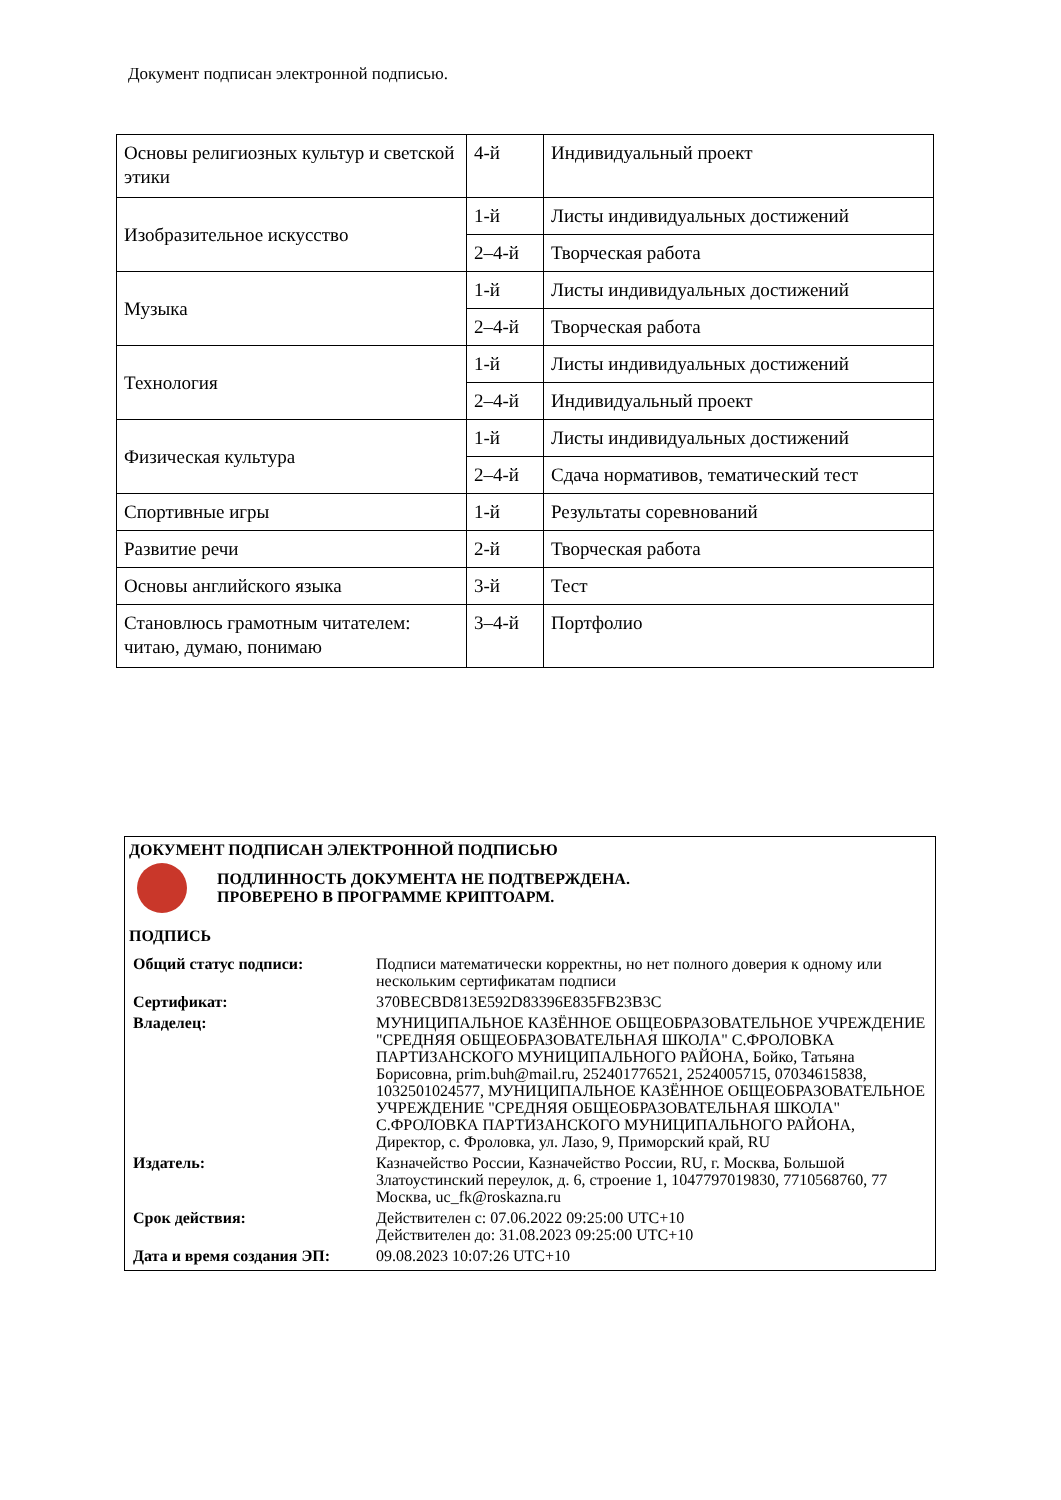Документ подписан электронной подписью.
| Основы религиозных культур и светской этики | 4-й | Индивидуальный проект |
| Изобразительное искусство | 1-й | Листы индивидуальных достижений |
| | 2–4-й | Творческая работа |
| Музыка | 1-й | Листы индивидуальных достижений |
| | 2–4-й | Творческая работа |
| Технология | 1-й | Листы индивидуальных достижений |
| | 2–4-й | Индивидуальный проект |
| Физическая культура | 1-й | Листы индивидуальных достижений |
| | 2–4-й | Сдача нормативов, тематический тест |
| Спортивные игры | 1-й | Результаты соревнований |
| Развитие речи | 2-й | Творческая работа |
| Основы английского языка | 3-й | Тест |
| Становлюсь грамотным читателем: читаю, думаю, понимаю | 3–4-й | Портфолио |
ДОКУМЕНТ ПОДПИСАН ЭЛЕКТРОННОЙ ПОДПИСЬЮ
ПОДЛИННОСТЬ ДОКУМЕНТА НЕ ПОДТВЕРЖДЕНА.
ПРОВЕРЕНО В ПРОГРАММЕ КРИПТОАРМ.
ПОДПИСЬ
| Общий статус подписи: | Подписи математически корректны, но нет полного доверия к одному или нескольким сертификатам подписи |
| Сертификат: | 370BECBD813E592D83396E835FB23B3C |
| Владелец: | МУНИЦИПАЛЬНОЕ КАЗЁННОЕ ОБЩЕОБРАЗОВАТЕЛЬНОЕ УЧРЕЖДЕНИЕ "СРЕДНЯЯ ОБЩЕОБРАЗОВАТЕЛЬНАЯ ШКОЛА" С.ФРОЛОВКА ПАРТИЗАНСКОГО МУНИЦИПАЛЬНОГО РАЙОНА, Бойко, Татьяна Борисовна, prim.buh@mail.ru, 252401776521, 2524005715, 07034615838, 1032501024577, МУНИЦИПАЛЬНОЕ КАЗЁННОЕ ОБЩЕОБРАЗОВАТЕЛЬНОЕ УЧРЕЖДЕНИЕ "СРЕДНЯЯ ОБЩЕОБРАЗОВАТЕЛЬНАЯ ШКОЛА" С.ФРОЛОВКА ПАРТИЗАНСКОГО МУНИЦИПАЛЬНОГО РАЙОНА, Директор, с. Фроловка, ул. Лазо, 9, Приморский край, RU |
| Издатель: | Казначейство России, Казначейство России, RU, г. Москва, Большой Златоустинский переулок, д. 6, строение 1, 1047797019830, 7710568760, 77 Москва, uc_fk@roskazna.ru |
| Срок действия: | Действителен с: 07.06.2022 09:25:00 UTC+10 Действителен до: 31.08.2023 09:25:00 UTC+10 |
| Дата и время создания ЭП: | 09.08.2023 10:07:26 UTC+10 |